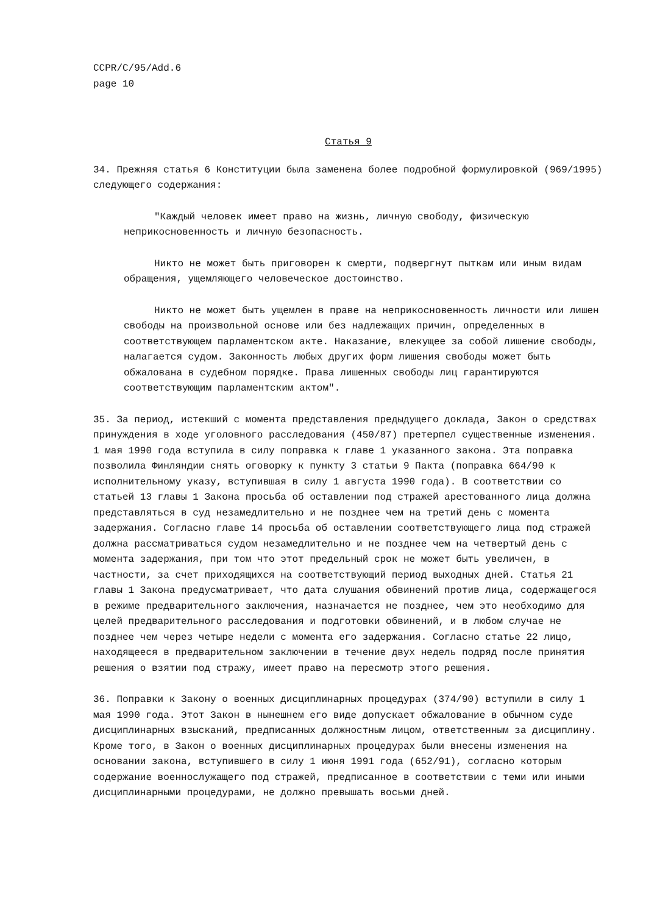CCPR/C/95/Add.6
page 10
Статья 9
34. Прежняя статья 6 Конституции была заменена более подробной формулировкой (969/1995) следующего содержания:
"Каждый человек имеет право на жизнь, личную свободу, физическую неприкосновенность и личную безопасность.
Никто не может быть приговорен к смерти, подвергнут пыткам или иным видам обращения, ущемляющего человеческое достоинство.
Никто не может быть ущемлен в праве на неприкосновенность личности или лишен свободы на произвольной основе или без надлежащих причин, определенных в соответствующем парламентском акте. Наказание, влекущее за собой лишение свободы, налагается судом. Законность любых других форм лишения свободы может быть обжалована в судебном порядке. Права лишенных свободы лиц гарантируются соответствующим парламентским актом".
35. За период, истекший с момента представления предыдущего доклада, Закон о средствах принуждения в ходе уголовного расследования (450/87) претерпел существенные изменения. 1 мая 1990 года вступила в силу поправка к главе 1 указанного закона. Эта поправка позволила Финляндии снять оговорку к пункту 3 статьи 9 Пакта (поправка 664/90 к исполнительному указу, вступившая в силу 1 августа 1990 года). В соответствии со статьей 13 главы 1 Закона просьба об оставлении под стражей арестованного лица должна представляться в суд незамедлительно и не позднее чем на третий день с момента задержания. Согласно главе 14 просьба об оставлении соответствующего лица под стражей должна рассматриваться судом незамедлительно и не позднее чем на четвертый день с момента задержания, при том что этот предельный срок не может быть увеличен, в частности, за счет приходящихся на соответствующий период выходных дней. Статья 21 главы 1 Закона предусматривает, что дата слушания обвинений против лица, содержащегося в режиме предварительного заключения, назначается не позднее, чем это необходимо для целей предварительного расследования и подготовки обвинений, и в любом случае не позднее чем через четыре недели с момента его задержания. Согласно статье 22 лицо, находящееся в предварительном заключении в течение двух недель подряд после принятия решения о взятии под стражу, имеет право на пересмотр этого решения.
36. Поправки к Закону о военных дисциплинарных процедурах (374/90) вступили в силу 1 мая 1990 года. Этот Закон в нынешнем его виде допускает обжалование в обычном суде дисциплинарных взысканий, предписанных должностным лицом, ответственным за дисциплину. Кроме того, в Закон о военных дисциплинарных процедурах были внесены изменения на основании закона, вступившего в силу 1 июня 1991 года (652/91), согласно которым содержание военнослужащего под стражей, предписанное в соответствии с теми или иными дисциплинарными процедурами, не должно превышать восьми дней.